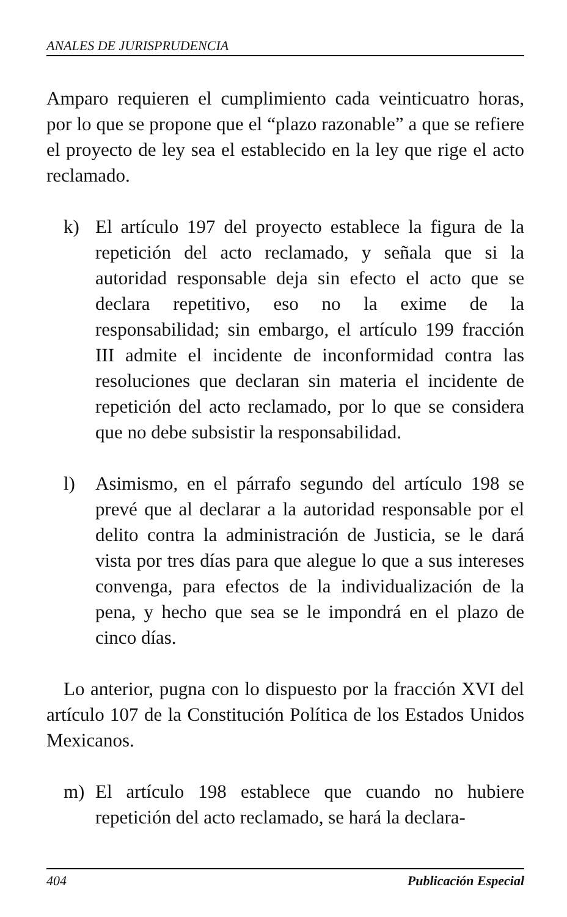ANALES DE JURISPRUDENCIA
Amparo requieren el cumplimiento cada veinticuatro horas, por lo que se propone que el “plazo razonable” a que se refiere el proyecto de ley sea el establecido en la ley que rige el acto reclamado.
k) El artículo 197 del proyecto establece la figura de la repetición del acto reclamado, y señala que si la autoridad responsable deja sin efecto el acto que se declara repetitivo, eso no la exime de la responsabilidad; sin embargo, el artículo 199 fracción III admite el incidente de inconformidad contra las resoluciones que declaran sin materia el incidente de repetición del acto reclamado, por lo que se considera que no debe subsistir la responsabilidad.
l) Asimismo, en el párrafo segundo del artículo 198 se prevé que al declarar a la autoridad responsable por el delito contra la administración de Justicia, se le dará vista por tres días para que alegue lo que a sus intereses convenga, para efectos de la individualización de la pena, y hecho que sea se le impondrá en el plazo de cinco días.
Lo anterior, pugna con lo dispuesto por la fracción XVI del artículo 107 de la Constitución Política de los Estados Unidos Mexicanos.
m) El artículo 198 establece que cuando no hubiere repetición del acto reclamado, se hará la declara-
404 Publicación Especial